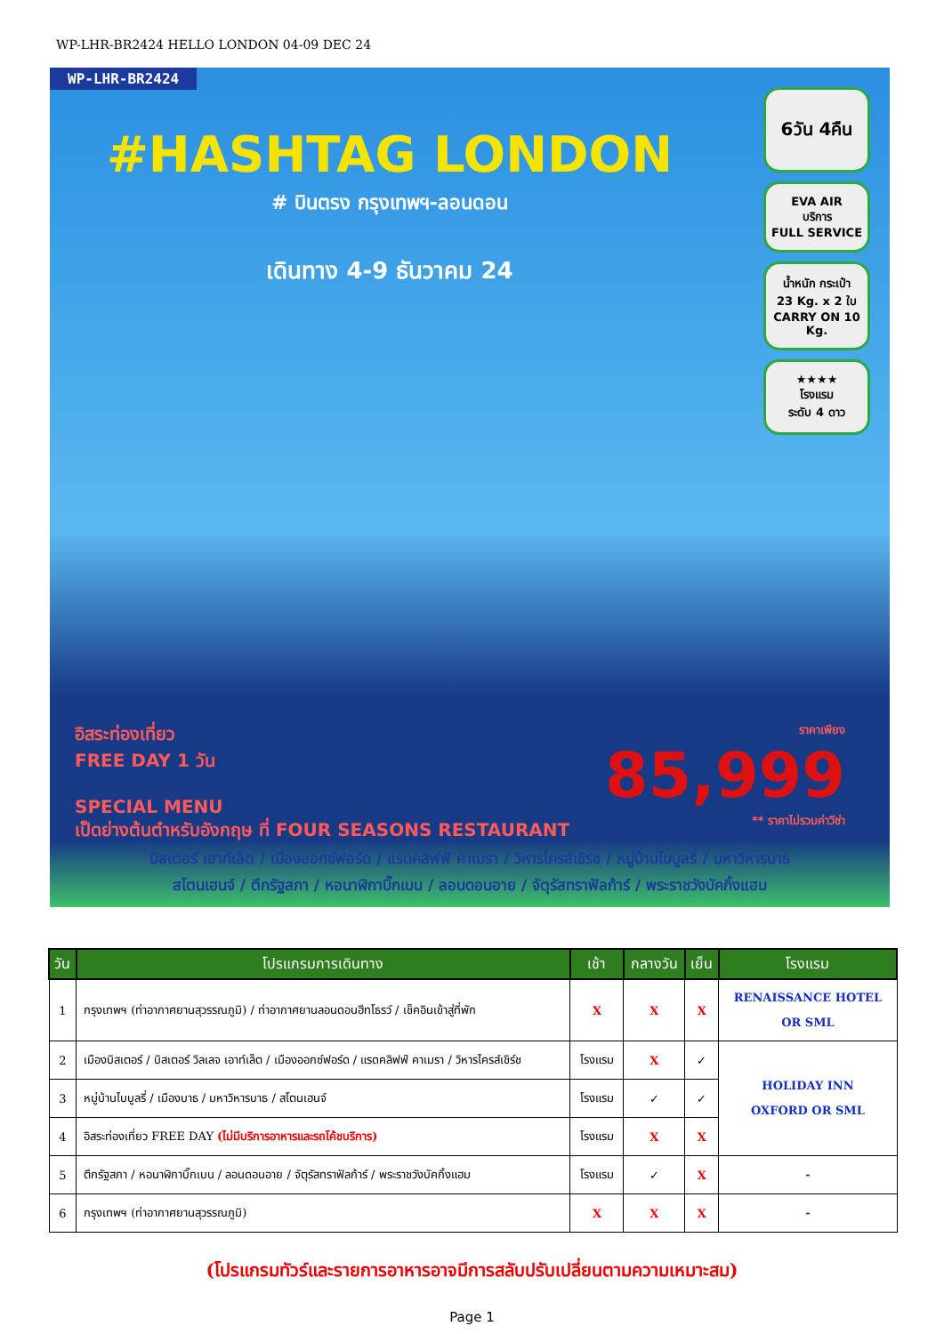WP-LHR-BR2424 HELLO LONDON 04-09 DEC 24
WP-LHR-BR2424
#HASHTAG LONDON
# บินตรง กรุงเทพฯ-ลอนดอน
เดินทาง 4-9 ธันวาคม 24
6วัน 4คืน
EVA AIR
บริการ
FULL SERVICE
น้ำหนัก กระเป๋า
23 Kg. x 2 ใบ
CARRY ON 10 Kg.
★★★★
โรงแรม
ระดับ 4 ดาว
อิสระท่องเที่ยว
FREE DAY 1 วัน
SPECIAL MENU
เป็ดย่างต้นตำหรับอังกฤษ ที่ FOUR SEASONS RESTAURANT
ราคาเพียง
85,999
** ราคาไม่รวมค่าวีซ่า
บิสเตอร์ เอาท์เล็ต / เมืองออกซ์ฟอร์ด / แรดคลิฟฟ์ คาเมรา / วิหารไครส์เชิร์ช / หมู่บ้านไบบูลรี่ / มหาวิหารบาธ
สโตนเฮนจ์ / ตึกรัฐสภา / หอนาฬิกาบิ๊กเบน / ลอนดอนอาย / จัตุรัสทราฟัลก้าร์ / พระราชวังบัคกิ้งแฮม
| วัน | โปรแกรมการเดินทาง | เช้า | กลางวัน | เย็น | โรงแรม |
| --- | --- | --- | --- | --- | --- |
| 1 | กรุงเทพฯ (ท่าอากาศยานสุวรรณภูมิ) / ท่าอากาศยานลอนดอนฮีทโธรว์ / เช็คอินเข้าสู่ที่พัก | X | X | X | RENAISSANCE HOTEL OR SML |
| 2 | เมืองบิสเตอร์ / บิสเตอร์ วิลเลจ เอาท์เล็ต / เมืองออกซ์ฟอร์ด / แรดคลิฟฟ์ คาเมรา / วิหารไครส์เชิร์ช | โรงแรม | X | ✓ | HOLIDAY INN OXFORD OR SML |
| 3 | หมู่บ้านไบบูลรี่ / เมืองบาธ / มหาวิหารบาธ / สโตนเฮนจ์ | โรงแรม | ✓ | ✓ | |
| 4 | อิสระท่องเที่ยว FREE DAY (ไม่มีบริการอาหารและรถโค้ชบริการ) | โรงแรม | X | X | |
| 5 | ตึกรัฐสภา / หอนาฬิกาบิ๊กเบน / ลอนดอนอาย / จัตุรัสทราฟัลก้าร์ / พระราชวังบัคกิ้งแฮม | โรงแรม | ✓ | X | - |
| 6 | กรุงเทพฯ (ท่าอากาศยานสุวรรณภูมิ) | X | X | X | - |
(โปรแกรมทัวร์และรายการอาหารอาจมีการสลับปรับเปลี่ยนตามความเหมาะสม)
Page 1